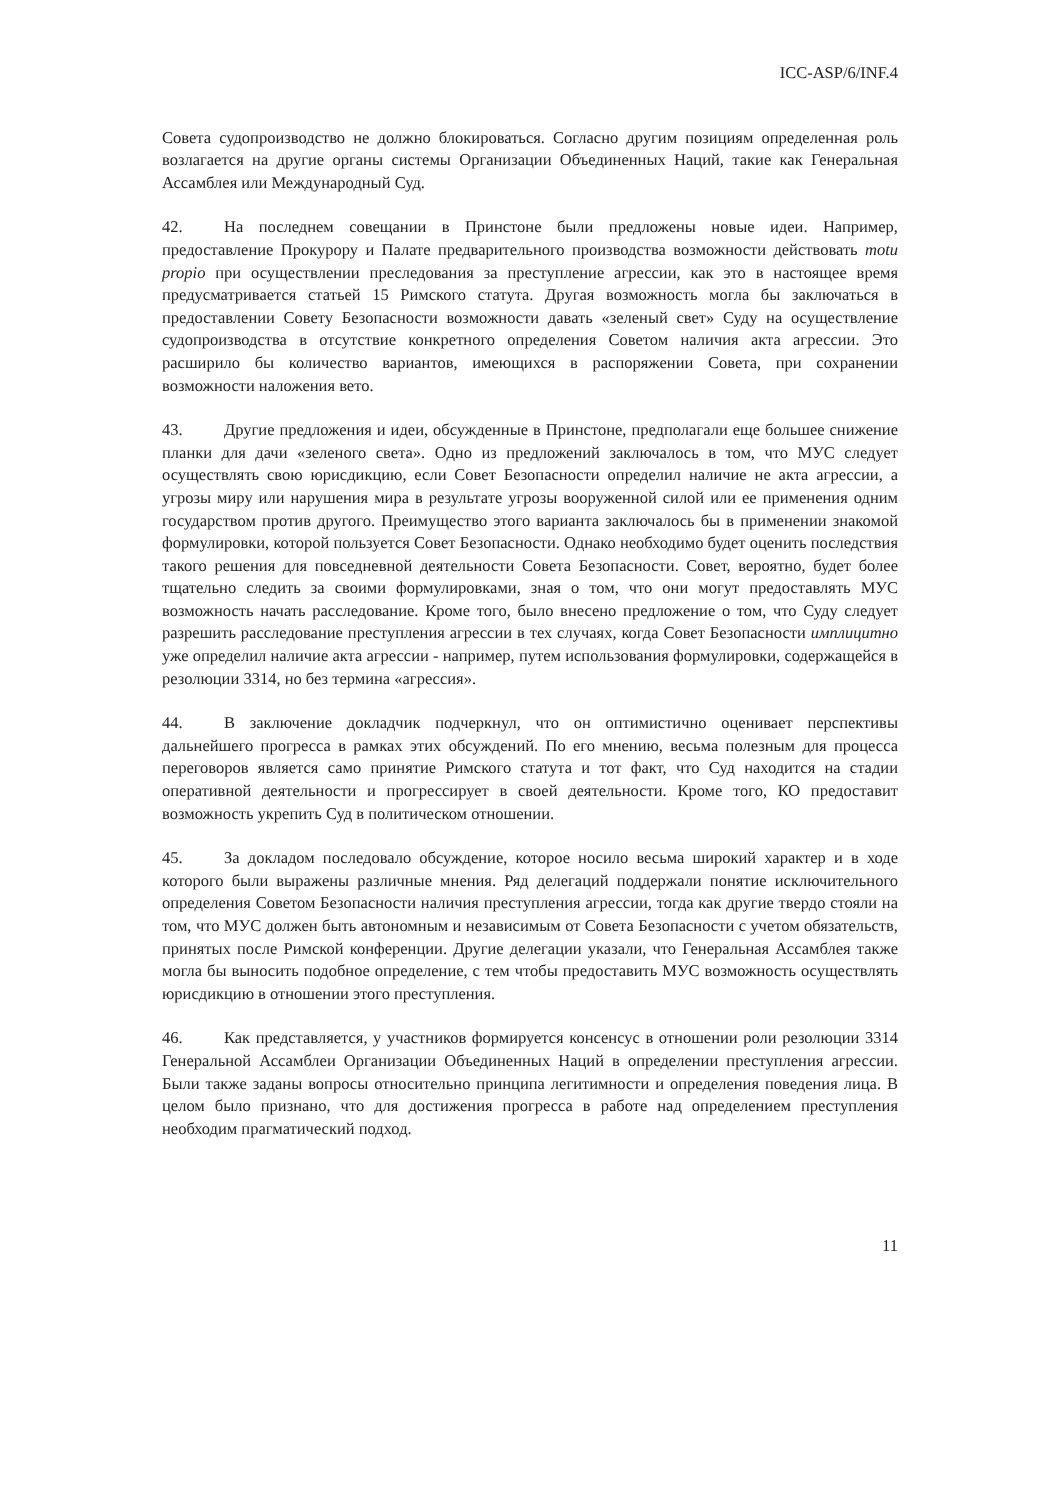ICC-ASP/6/INF.4
Совета судопроизводство не должно блокироваться. Согласно другим позициям определенная роль возлагается на другие органы системы Организации Объединенных Наций, такие как Генеральная Ассамблея или Международный Суд.
42. На последнем совещании в Принстоне были предложены новые идеи. Например, предоставление Прокурору и Палате предварительного производства возможности действовать motu propio при осуществлении преследования за преступление агрессии, как это в настоящее время предусматривается статьей 15 Римского статута. Другая возможность могла бы заключаться в предоставлении Совету Безопасности возможности давать «зеленый свет» Суду на осуществление судопроизводства в отсутствие конкретного определения Советом наличия акта агрессии. Это расширило бы количество вариантов, имеющихся в распоряжении Совета, при сохранении возможности наложения вето.
43. Другие предложения и идеи, обсужденные в Принстоне, предполагали еще большее снижение планки для дачи «зеленого света». Одно из предложений заключалось в том, что МУС следует осуществлять свою юрисдикцию, если Совет Безопасности определил наличие не акта агрессии, а угрозы миру или нарушения мира в результате угрозы вооруженной силой или ее применения одним государством против другого. Преимущество этого варианта заключалось бы в применении знакомой формулировки, которой пользуется Совет Безопасности. Однако необходимо будет оценить последствия такого решения для повседневной деятельности Совета Безопасности. Совет, вероятно, будет более тщательно следить за своими формулировками, зная о том, что они могут предоставлять МУС возможность начать расследование. Кроме того, было внесено предложение о том, что Суду следует разрешить расследование преступления агрессии в тех случаях, когда Совет Безопасности имплицитно уже определил наличие акта агрессии - например, путем использования формулировки, содержащейся в резолюции 3314, но без термина «агрессия».
44. В заключение докладчик подчеркнул, что он оптимистично оценивает перспективы дальнейшего прогресса в рамках этих обсуждений. По его мнению, весьма полезным для процесса переговоров является само принятие Римского статута и тот факт, что Суд находится на стадии оперативной деятельности и прогрессирует в своей деятельности. Кроме того, КО предоставит возможность укрепить Суд в политическом отношении.
45. За докладом последовало обсуждение, которое носило весьма широкий характер и в ходе которого были выражены различные мнения. Ряд делегаций поддержали понятие исключительного определения Советом Безопасности наличия преступления агрессии, тогда как другие твердо стояли на том, что МУС должен быть автономным и независимым от Совета Безопасности с учетом обязательств, принятых после Римской конференции. Другие делегации указали, что Генеральная Ассамблея также могла бы выносить подобное определение, с тем чтобы предоставить МУС возможность осуществлять юрисдикцию в отношении этого преступления.
46. Как представляется, у участников формируется консенсус в отношении роли резолюции 3314 Генеральной Ассамблеи Организации Объединенных Наций в определении преступления агрессии. Были также заданы вопросы относительно принципа легитимности и определения поведения лица. В целом было признано, что для достижения прогресса в работе над определением преступления необходим прагматический подход.
11